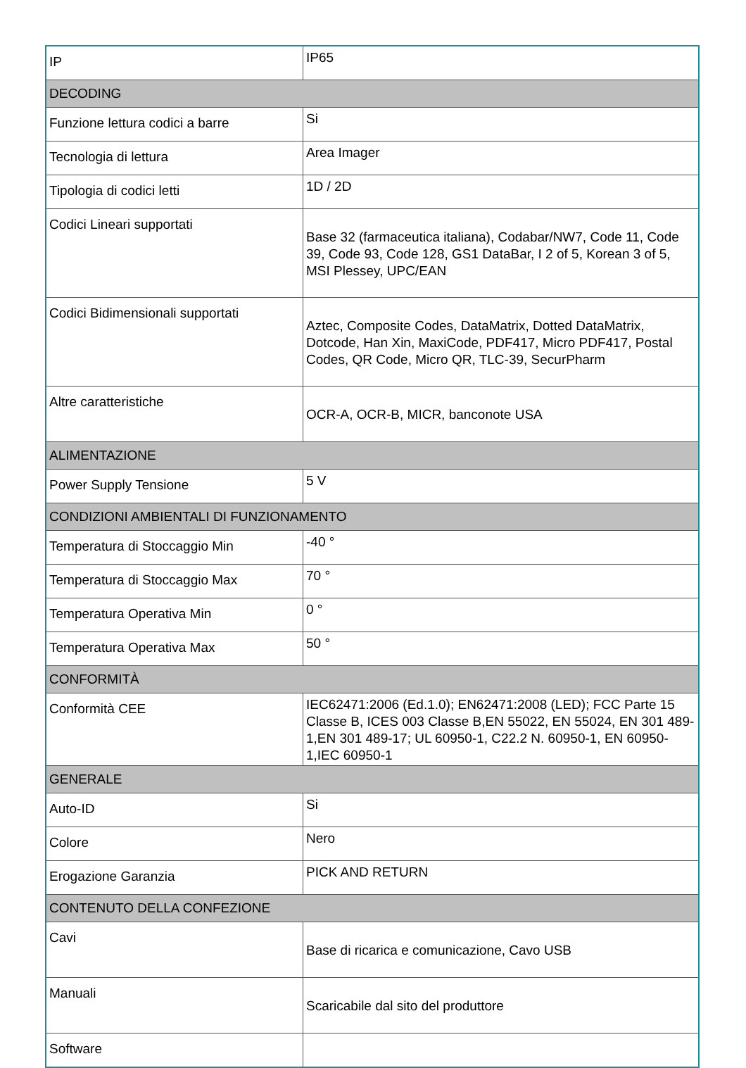| IP | IP65 |
| DECODING | |
| Funzione lettura codici a barre | Si |
| Tecnologia di lettura | Area Imager |
| Tipologia di codici letti | 1D / 2D |
| Codici Lineari supportati | Base 32 (farmaceutica italiana), Codabar/NW7, Code 11, Code 39, Code 93, Code 128, GS1 DataBar, I 2 of 5, Korean 3 of 5, MSI Plessey, UPC/EAN |
| Codici Bidimensionali supportati | Aztec, Composite Codes, DataMatrix, Dotted DataMatrix, Dotcode, Han Xin, MaxiCode, PDF417, Micro PDF417, Postal Codes, QR Code, Micro QR, TLC-39, SecurPharm |
| Altre caratteristiche | OCR-A, OCR-B, MICR, banconote USA |
| ALIMENTAZIONE | |
| Power Supply Tensione | 5 V |
| CONDIZIONI AMBIENTALI DI FUNZIONAMENTO | |
| Temperatura di Stoccaggio Min | -40 ° |
| Temperatura di Stoccaggio Max | 70 ° |
| Temperatura Operativa Min | 0 ° |
| Temperatura Operativa Max | 50 ° |
| CONFORMITÀ | |
| Conformità CEE | IEC62471:2006 (Ed.1.0); EN62471:2008 (LED); FCC Parte 15 Classe B, ICES 003 Classe B,EN 55022, EN 55024, EN 301 489-1,EN 301 489-17; UL 60950-1, C22.2 N. 60950-1, EN 60950-1,IEC 60950-1 |
| GENERALE | |
| Auto-ID | Si |
| Colore | Nero |
| Erogazione Garanzia | PICK AND RETURN |
| CONTENUTO DELLA CONFEZIONE | |
| Cavi | Base di ricarica e comunicazione, Cavo USB |
| Manuali | Scaricabile dal sito del produttore |
| Software | |